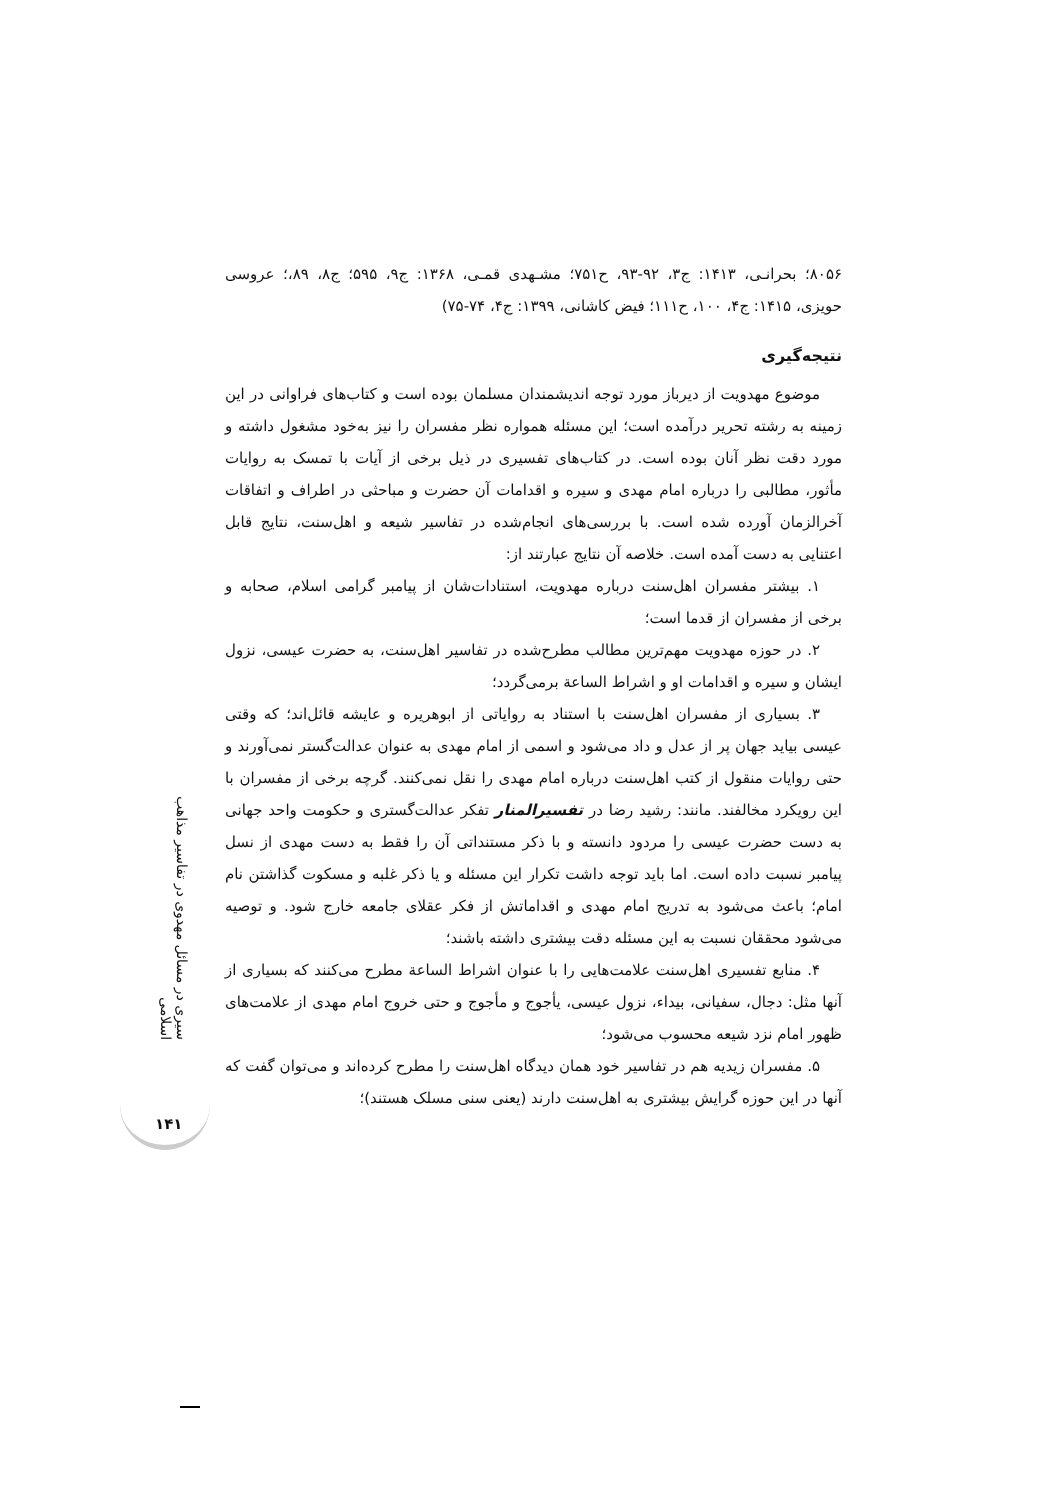۸۰۵۶؛ بحرانـی، ۱۴۱۳: ج۳، ۹۲-۹۳، ح۷۵۱؛ مشـهدی قمـی، ۱۳۶۸: ج۹، ۵۹۵؛ ج۸، ۸۹،؛ عروسی حویزی، ۱۴۱۵: ج۴، ۱۰۰، ح۱۱۱؛ فیض کاشانی، ۱۳۹۹: ج۴، ۷۴-۷۵)
نتیجه‌گیری
موضوع مهدویت از دیرباز مورد توجه اندیشمندان مسلمان بوده است و کتاب‌های فراوانی در این زمینه به رشته تحریر درآمده است؛ این مسئله همواره نظر مفسران را نیز به‌خود مشغول داشته و مورد دقت نظر آنان بوده است. در کتاب‌های تفسیری در ذیل برخی از آیات با تمسک به روایات مأثور، مطالبی را درباره امام مهدی و سیره و اقدامات آن حضرت و مباحثی در اطراف و اتفاقات آخرالزمان آورده شده است. با بررسی‌های انجام‌شده در تفاسیر شیعه و اهل‌سنت، نتایج قابل اعتنایی به دست آمده است. خلاصه آن نتایج عبارتند از:
۱. بیشتر مفسران اهل‌سنت درباره مهدویت، استنادات‌شان از پیامبر گرامی اسلام، صحابه و برخی از مفسران از قدما است؛
۲. در حوزه مهدویت مهم‌ترین مطالب مطرح‌شده در تفاسیر اهل‌سنت، به حضرت عیسی، نزول ایشان و سیره و اقدامات او و اشراط الساعة برمی‌گردد؛
۳. بسیاری از مفسران اهل‌سنت با استناد به روایاتی از ابوهریره و عایشه قائل‌اند؛ که وقتی عیسی بیاید جهان پر از عدل و داد می‌شود و اسمی از امام مهدی به عنوان عدالت‌گستر نمی‌آورند و حتی روایات منقول از کتب اهل‌سنت درباره امام مهدی را نقل نمی‌کنند. گرچه برخی از مفسران با این رویکرد مخالفند. مانند: رشید رضا در تفسیرالمنار تفکر عدالت‌گستری و حکومت واحد جهانی به دست حضرت عیسی را مردود دانسته و با ذکر مستنداتی آن را فقط به دست مهدی از نسل پیامبر نسبت داده است. اما باید توجه داشت تکرار این مسئله و یا ذکر غلبه و مسکوت گذاشتن نام امام؛ باعث می‌شود به تدریج امام مهدی و اقداماتش از فکر عقلای جامعه خارج شود. و توصیه می‌شود محققان نسبت به این مسئله دقت بیشتری داشته باشند؛
۴. منابع تفسیری اهل‌سنت علامت‌هایی را با عنوان اشراط الساعة مطرح می‌کنند که بسیاری از آنها مثل: دجال، سفیانی، بیداء، نزول عیسی، یأجوج و مأجوج و حتی خروج امام مهدی از علامت‌های ظهور امام نزد شیعه محسوب می‌شود؛
۵. مفسران زیدیه هم در تفاسیر خود همان دیدگاه اهل‌سنت را مطرح کرده‌اند و می‌توان گفت که آنها در این حوزه گرایش بیشتری به اهل‌سنت دارند (یعنی سنی مسلک هستند)؛
سیری در مسائل مهدوی در تفاسیر مذاهب اسلامی
۱۴۱